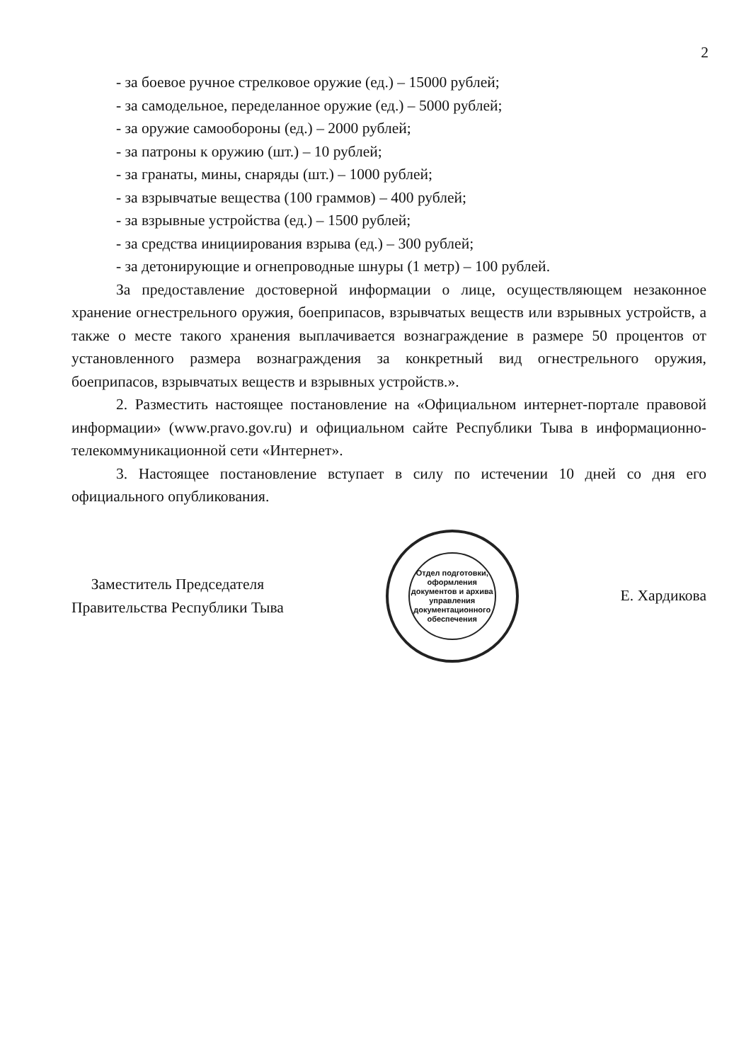2
- за боевое ручное стрелковое оружие (ед.) – 15000 рублей;
- за самодельное, переделанное оружие (ед.) – 5000 рублей;
- за оружие самообороны (ед.) – 2000 рублей;
- за патроны к оружию (шт.) – 10 рублей;
- за гранаты, мины, снаряды (шт.) – 1000 рублей;
- за взрывчатые вещества (100 граммов) – 400 рублей;
- за взрывные устройства (ед.) – 1500 рублей;
- за средства инициирования взрыва (ед.) – 300 рублей;
- за детонирующие и огнепроводные шнуры (1 метр) – 100 рублей.
За предоставление достоверной информации о лице, осуществляющем незаконное хранение огнестрельного оружия, боеприпасов, взрывчатых веществ или взрывных устройств, а также о месте такого хранения выплачивается вознаграждение в размере 50 процентов от установленного размера вознаграждения за конкретный вид огнестрельного оружия, боеприпасов, взрывчатых веществ и взрывных устройств.».
2. Разместить настоящее постановление на «Официальном интернет-портале правовой информации» (www.pravo.gov.ru) и официальном сайте Республики Тыва в информационно-телекоммуникационной сети «Интернет».
3. Настоящее постановление вступает в силу по истечении 10 дней со дня его официального опубликования.
Заместитель Председателя
Правительства Республики Тыва
Отдел подготовки, оформления документов и архива управления документационного обеспечения
Е. Хардикова